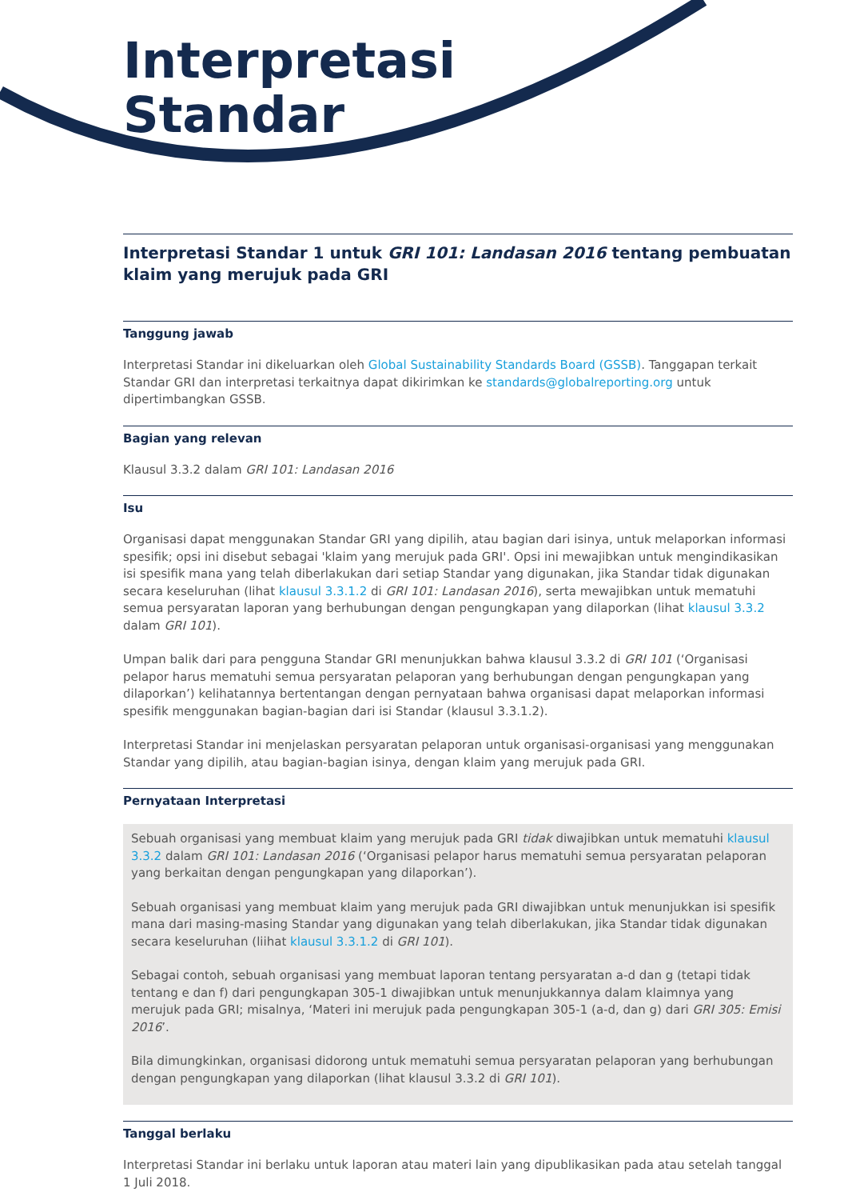Interpretasi
Standar
Interpretasi Standar 1 untuk GRI 101: Landasan 2016 tentang pembuatan klaim yang merujuk pada GRI
Tanggung jawab
Interpretasi Standar ini dikeluarkan oleh Global Sustainability Standards Board (GSSB). Tanggapan terkait Standar GRI dan interpretasi terkaitnya dapat dikirimkan ke standards@globalreporting.org untuk dipertimbangkan GSSB.
Bagian yang relevan
Klausul 3.3.2 dalam GRI 101: Landasan 2016
Isu
Organisasi dapat menggunakan Standar GRI yang dipilih, atau bagian dari isinya, untuk melaporkan informasi spesifik; opsi ini disebut sebagai 'klaim yang merujuk pada GRI'. Opsi ini mewajibkan untuk mengindikasikan isi spesifik mana yang telah diberlakukan dari setiap Standar yang digunakan, jika Standar tidak digunakan secara keseluruhan (lihat klausul 3.3.1.2 di GRI 101: Landasan 2016), serta mewajibkan untuk mematuhi semua persyaratan laporan yang berhubungan dengan pengungkapan yang dilaporkan (lihat klausul 3.3.2 dalam GRI 101).
Umpan balik dari para pengguna Standar GRI menunjukkan bahwa klausul 3.3.2 di GRI 101 (‘Organisasi pelapor harus mematuhi semua persyaratan pelaporan yang berhubungan dengan pengungkapan yang dilaporkan’) kelihatannya bertentangan dengan pernyataan bahwa organisasi dapat melaporkan informasi spesifik menggunakan bagian-bagian dari isi Standar (klausul 3.3.1.2).
Interpretasi Standar ini menjelaskan persyaratan pelaporan untuk organisasi-organisasi yang menggunakan Standar yang dipilih, atau bagian-bagian isinya, dengan klaim yang merujuk pada GRI.
Pernyataan Interpretasi
Sebuah organisasi yang membuat klaim yang merujuk pada GRI tidak diwajibkan untuk mematuhi klausul 3.3.2 dalam GRI 101: Landasan 2016 (‘Organisasi pelapor harus mematuhi semua persyaratan pelaporan yang berkaitan dengan pengungkapan yang dilaporkan’).
Sebuah organisasi yang membuat klaim yang merujuk pada GRI diwajibkan untuk menunjukkan isi spesifik mana dari masing-masing Standar yang digunakan yang telah diberlakukan, jika Standar tidak digunakan secara keseluruhan (liihat klausul 3.3.1.2 di GRI 101).
Sebagai contoh, sebuah organisasi yang membuat laporan tentang persyaratan a-d dan g (tetapi tidak tentang e dan f) dari pengungkapan 305-1 diwajibkan untuk menunjukkannya dalam klaimnya yang merujuk pada GRI; misalnya, ‘Materi ini merujuk pada pengungkapan 305-1 (a-d, dan g) dari GRI 305: Emisi 2016’.
Bila dimungkinkan, organisasi didorong untuk mematuhi semua persyaratan pelaporan yang berhubungan dengan pengungkapan yang dilaporkan (lihat klausul 3.3.2 di GRI 101).
Tanggal berlaku
Interpretasi Standar ini berlaku untuk laporan atau materi lain yang dipublikasikan pada atau setelah tanggal 1 Juli 2018.